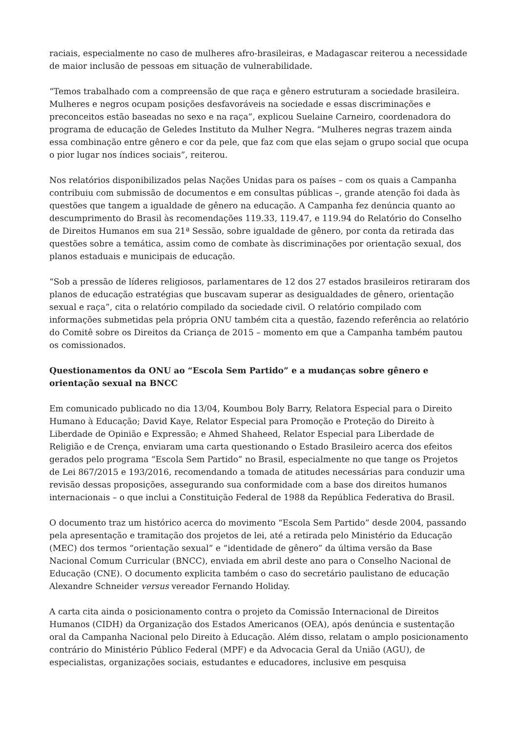raciais, especialmente no caso de mulheres afro-brasileiras, e Madagascar reiterou a necessidade de maior inclusão de pessoas em situação de vulnerabilidade.
“Temos trabalhado com a compreensão de que raça e gênero estruturam a sociedade brasileira. Mulheres e negros ocupam posições desfavoráveis na sociedade e essas discriminações e preconceitos estão baseadas no sexo e na raça”, explicou Suelaine Carneiro, coordenadora do programa de educação de Geledes Instituto da Mulher Negra. “Mulheres negras trazem ainda essa combinação entre gênero e cor da pele, que faz com que elas sejam o grupo social que ocupa o pior lugar nos índices sociais”, reiterou.
Nos relatórios disponibilizados pelas Nações Unidas para os países – com os quais a Campanha contribuiu com submissão de documentos e em consultas públicas –, grande atenção foi dada às questões que tangem a igualdade de gênero na educação. A Campanha fez denúncia quanto ao descumprimento do Brasil às recomendações 119.33, 119.47, e 119.94 do Relatório do Conselho de Direitos Humanos em sua 21ª Sessão, sobre igualdade de gênero, por conta da retirada das questões sobre a temática, assim como de combate às discriminações por orientação sexual, dos planos estaduais e municipais de educação.
“Sob a pressão de líderes religiosos, parlamentares de 12 dos 27 estados brasileiros retiraram dos planos de educação estratégias que buscavam superar as desigualdades de gênero, orientação sexual e raça”, cita o relatório compilado da sociedade civil. O relatório compilado com informações submetidas pela própria ONU também cita a questão, fazendo referência ao relatório do Comitê sobre os Direitos da Criança de 2015 – momento em que a Campanha também pautou os comissionados.
Questionamentos da ONU ao “Escola Sem Partido” e a mudanças sobre gênero e orientação sexual na BNCC
Em comunicado publicado no dia 13/04, Koumbou Boly Barry, Relatora Especial para o Direito Humano à Educação; David Kaye, Relator Especial para Promoção e Proteção do Direito à Liberdade de Opinião e Expressão; e Ahmed Shaheed, Relator Especial para Liberdade de Religião e de Crença, enviaram uma carta questionando o Estado Brasileiro acerca dos efeitos gerados pelo programa “Escola Sem Partido” no Brasil, especialmente no que tange os Projetos de Lei 867/2015 e 193/2016, recomendando a tomada de atitudes necessárias para conduzir uma revisão dessas proposições, assegurando sua conformidade com a base dos direitos humanos internacionais – o que inclui a Constituição Federal de 1988 da República Federativa do Brasil.
O documento traz um histórico acerca do movimento “Escola Sem Partido” desde 2004, passando pela apresentação e tramitação dos projetos de lei, até a retirada pelo Ministério da Educação (MEC) dos termos “orientação sexual” e “identidade de gênero” da última versão da Base Nacional Comum Curricular (BNCC), enviada em abril deste ano para o Conselho Nacional de Educação (CNE). O documento explicita também o caso do secretário paulistano de educação Alexandre Schneider versus vereador Fernando Holiday.
A carta cita ainda o posicionamento contra o projeto da Comissão Internacional de Direitos Humanos (CIDH) da Organização dos Estados Americanos (OEA), após denúncia e sustentação oral da Campanha Nacional pelo Direito à Educação. Além disso, relatam o amplo posicionamento contrário do Ministério Público Federal (MPF) e da Advocacia Geral da União (AGU), de especialistas, organizações sociais, estudantes e educadores, inclusive em pesquisa